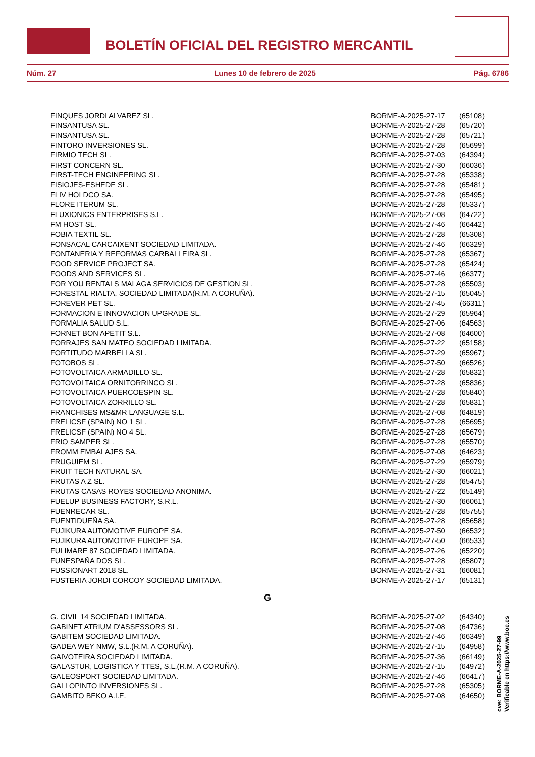BOLETÍN OFICIAL DEL REGISTRO MERCANTIL
Núm. 27 Lunes 10 de febrero de 2025 Pág. 6786
| FINQUES JORDI ALVAREZ SL. | BORME-A-2025-27-17 | (65108) |
| FINSANTUSA SL. | BORME-A-2025-27-28 | (65720) |
| FINSANTUSA SL. | BORME-A-2025-27-28 | (65721) |
| FINTORO INVERSIONES SL. | BORME-A-2025-27-28 | (65699) |
| FIRMIO TECH SL. | BORME-A-2025-27-03 | (64394) |
| FIRST CONCERN SL. | BORME-A-2025-27-30 | (66036) |
| FIRST-TECH ENGINEERING SL. | BORME-A-2025-27-28 | (65338) |
| FISIOJES-ESHEDE SL. | BORME-A-2025-27-28 | (65481) |
| FLIV HOLDCO SA. | BORME-A-2025-27-28 | (65495) |
| FLORE ITERUM SL. | BORME-A-2025-27-28 | (65337) |
| FLUXIONICS ENTERPRISES S.L. | BORME-A-2025-27-08 | (64722) |
| FM HOST SL. | BORME-A-2025-27-46 | (66442) |
| FOBIA TEXTIL SL. | BORME-A-2025-27-28 | (65308) |
| FONSACAL CARCAIXENT SOCIEDAD LIMITADA. | BORME-A-2025-27-46 | (66329) |
| FONTANERIA Y REFORMAS CARBALLEIRA SL. | BORME-A-2025-27-28 | (65367) |
| FOOD SERVICE PROJECT SA. | BORME-A-2025-27-28 | (65424) |
| FOODS AND SERVICES SL. | BORME-A-2025-27-46 | (66377) |
| FOR YOU RENTALS MALAGA SERVICIOS DE GESTION SL. | BORME-A-2025-27-28 | (65503) |
| FORESTAL RIALTA, SOCIEDAD LIMITADA(R.M. A CORUÑA). | BORME-A-2025-27-15 | (65045) |
| FOREVER PET SL. | BORME-A-2025-27-45 | (66311) |
| FORMACION E INNOVACION UPGRADE SL. | BORME-A-2025-27-29 | (65964) |
| FORMALIA SALUD S.L. | BORME-A-2025-27-06 | (64563) |
| FORNET BON APETIT S.L. | BORME-A-2025-27-08 | (64600) |
| FORRAJES SAN MATEO SOCIEDAD LIMITADA. | BORME-A-2025-27-22 | (65158) |
| FORTITUDO MARBELLA SL. | BORME-A-2025-27-29 | (65967) |
| FOTOBOS SL. | BORME-A-2025-27-50 | (66526) |
| FOTOVOLTAICA ARMADILLO SL. | BORME-A-2025-27-28 | (65832) |
| FOTOVOLTAICA ORNITORRINCO SL. | BORME-A-2025-27-28 | (65836) |
| FOTOVOLTAICA PUERCOESPIN SL. | BORME-A-2025-27-28 | (65840) |
| FOTOVOLTAICA ZORRILLO SL. | BORME-A-2025-27-28 | (65831) |
| FRANCHISES MS&MR LANGUAGE S.L. | BORME-A-2025-27-08 | (64819) |
| FRELICSF (SPAIN) NO 1 SL. | BORME-A-2025-27-28 | (65695) |
| FRELICSF (SPAIN) NO 4 SL. | BORME-A-2025-27-28 | (65679) |
| FRIO SAMPER SL. | BORME-A-2025-27-28 | (65570) |
| FROMM EMBALAJES SA. | BORME-A-2025-27-08 | (64623) |
| FRUGUIEM SL. | BORME-A-2025-27-29 | (65979) |
| FRUIT TECH NATURAL SA. | BORME-A-2025-27-30 | (66021) |
| FRUTAS A Z SL. | BORME-A-2025-27-28 | (65475) |
| FRUTAS CASAS ROYES SOCIEDAD ANONIMA. | BORME-A-2025-27-22 | (65149) |
| FUELUP BUSINESS FACTORY, S.R.L. | BORME-A-2025-27-30 | (66061) |
| FUENRECAR SL. | BORME-A-2025-27-28 | (65755) |
| FUENTIDUEÑA SA. | BORME-A-2025-27-28 | (65658) |
| FUJIKURA AUTOMOTIVE EUROPE SA. | BORME-A-2025-27-50 | (66532) |
| FUJIKURA AUTOMOTIVE EUROPE SA. | BORME-A-2025-27-50 | (66533) |
| FULIMARE 87 SOCIEDAD LIMITADA. | BORME-A-2025-27-26 | (65220) |
| FUNESPAÑA DOS SL. | BORME-A-2025-27-28 | (65807) |
| FUSSIONART 2018 SL. | BORME-A-2025-27-31 | (66081) |
| FUSTERIA JORDI CORCOY SOCIEDAD LIMITADA. | BORME-A-2025-27-17 | (65131) |
G
| G. CIVIL 14 SOCIEDAD LIMITADA. | BORME-A-2025-27-02 | (64340) |
| GABINET ATRIUM D'ASSESSORS SL. | BORME-A-2025-27-08 | (64736) |
| GABITEM SOCIEDAD LIMITADA. | BORME-A-2025-27-46 | (66349) |
| GADEA WEY NMW, S.L.(R.M. A CORUÑA). | BORME-A-2025-27-15 | (64958) |
| GAIVOTEIRA SOCIEDAD LIMITADA. | BORME-A-2025-27-36 | (66149) |
| GALASTUR, LOGISTICA Y TTES, S.L.(R.M. A CORUÑA). | BORME-A-2025-27-15 | (64972) |
| GALEOSPORT SOCIEDAD LIMITADA. | BORME-A-2025-27-46 | (66417) |
| GALLOPINTO INVERSIONES SL. | BORME-A-2025-27-28 | (65305) |
| GAMBITO BEKO A.I.E. | BORME-A-2025-27-08 | (64650) |
cve: BORME-A-2025-27-99
Verificable en https://www.boe.es